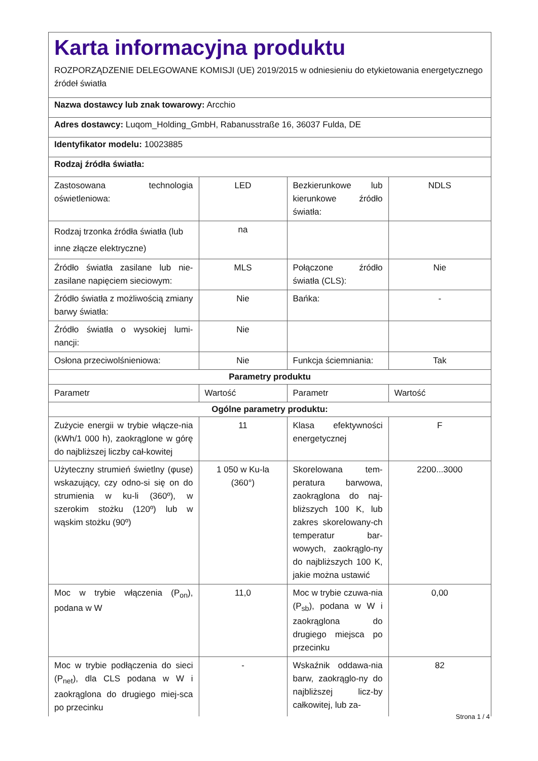Karta informacyjna produktu
ROZPORZĄDZENIE DELEGOWANE KOMISJI (UE) 2019/2015 w odniesieniu do etykietowania energetycznego źródeł światła
Nazwa dostawcy lub znak towarowy: Arcchio
Adres dostawcy: Luqom_Holding_GmbH, Rabanusstraße 16, 36037 Fulda, DE
Identyfikator modelu: 10023885
Rodzaj źródła światła:
| Zastosowana technologia oświetleniowa: | LED | Bezkierunkowe lub kierunkowe źródło światła: | NDLS |
| Rodzaj trzonka źródła światła (lub inne złącze elektryczne) | na | | |
| Źródło światła zasilane lub nie-zasilane napięciem sieciowym: | MLS | Połączone źródło światła (CLS): | Nie |
| Źródło światła z możliwością zmiany barwy światła: | Nie | Bańka: | - |
| Źródło światła o wysokiej lumi-nancji: | Nie | | |
| Osłona przeciwolśnieniowa: | Nie | Funkcja ściemniania: | Tak |
| Parametry produktu | | | |
| Parametr | Wartość | Parametr | Wartość |
| Ogólne parametry produktu: | | | |
| Zużycie energii w trybie włącze-nia (kWh/1 000 h), zaokrąglone w górę do najbliższej liczby cał-kowitej | 11 | Klasa efektywności energetycznej | F |
| Użyteczny strumień świetlny (φuse) wskazujący, czy odno-si się on do strumienia w ku-li (360º), w szerokim stożku (120º) lub w wąskim stożku (90º) | 1 050 w Ku-la (360°) | Skorelowana tem-peratura barwowa, zaokrąglona do naj-bliższych 100 K, lub zakres skorelowany-ch temperatur bar-wowych, zaokrąglo-ny do najbliższych 100 K, jakie można ustawić | 2200...3000 |
| Moc w trybie włączenia (P<sub>on</sub>), podana w W | 11,0 | Moc w trybie czuwa-nia (P<sub>sb</sub>), podana w W i zaokrąglona do drugiego miejsca po przecinku | 0,00 |
| Moc w trybie podłączenia do sieci (P<sub>net</sub>), dla CLS podana w W i zaokrąglona do drugiego miej-sca po przecinku | - | Wskaźnik oddawa-nia barw, zaokrąglo-ny do najbliższej licz-by całkowitej, lub za- | 82 |
Strona 1 / 4